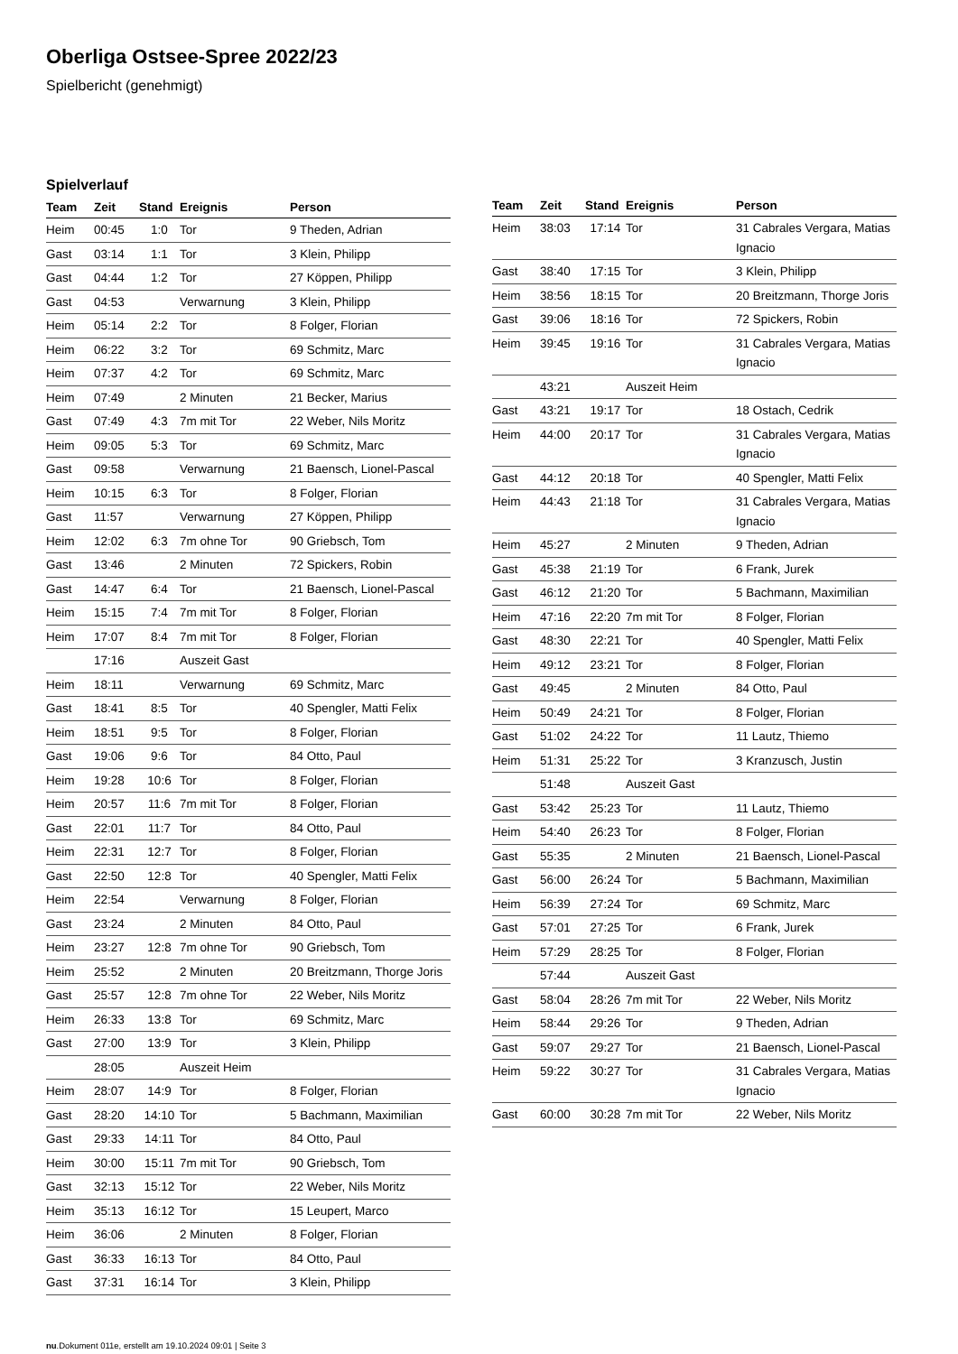Oberliga Ostsee-Spree 2022/23
Spielbericht (genehmigt)
Spielverlauf
| Team | Zeit | Stand | Ereignis | Person |
| --- | --- | --- | --- | --- |
| Heim | 00:45 | 1:0 | Tor | 9 Theden, Adrian |
| Gast | 03:14 | 1:1 | Tor | 3 Klein, Philipp |
| Gast | 04:44 | 1:2 | Tor | 27 Köppen, Philipp |
| Gast | 04:53 | | Verwarnung | 3 Klein, Philipp |
| Heim | 05:14 | 2:2 | Tor | 8 Folger, Florian |
| Heim | 06:22 | 3:2 | Tor | 69 Schmitz, Marc |
| Heim | 07:37 | 4:2 | Tor | 69 Schmitz, Marc |
| Heim | 07:49 | | 2 Minuten | 21 Becker, Marius |
| Gast | 07:49 | 4:3 | 7m mit Tor | 22 Weber, Nils Moritz |
| Heim | 09:05 | 5:3 | Tor | 69 Schmitz, Marc |
| Gast | 09:58 | | Verwarnung | 21 Baensch, Lionel-Pascal |
| Heim | 10:15 | 6:3 | Tor | 8 Folger, Florian |
| Gast | 11:57 | | Verwarnung | 27 Köppen, Philipp |
| Heim | 12:02 | 6:3 | 7m ohne Tor | 90 Griebsch, Tom |
| Gast | 13:46 | | 2 Minuten | 72 Spickers, Robin |
| Gast | 14:47 | 6:4 | Tor | 21 Baensch, Lionel-Pascal |
| Heim | 15:15 | 7:4 | 7m mit Tor | 8 Folger, Florian |
| Heim | 17:07 | 8:4 | 7m mit Tor | 8 Folger, Florian |
| | 17:16 | | Auszeit Gast | |
| Heim | 18:11 | | Verwarnung | 69 Schmitz, Marc |
| Gast | 18:41 | 8:5 | Tor | 40 Spengler, Matti Felix |
| Heim | 18:51 | 9:5 | Tor | 8 Folger, Florian |
| Gast | 19:06 | 9:6 | Tor | 84 Otto, Paul |
| Heim | 19:28 | 10:6 | Tor | 8 Folger, Florian |
| Heim | 20:57 | 11:6 | 7m mit Tor | 8 Folger, Florian |
| Gast | 22:01 | 11:7 | Tor | 84 Otto, Paul |
| Heim | 22:31 | 12:7 | Tor | 8 Folger, Florian |
| Gast | 22:50 | 12:8 | Tor | 40 Spengler, Matti Felix |
| Heim | 22:54 | | Verwarnung | 8 Folger, Florian |
| Gast | 23:24 | | 2 Minuten | 84 Otto, Paul |
| Heim | 23:27 | 12:8 | 7m ohne Tor | 90 Griebsch, Tom |
| Heim | 25:52 | | 2 Minuten | 20 Breitzmann, Thorge Joris |
| Gast | 25:57 | 12:8 | 7m ohne Tor | 22 Weber, Nils Moritz |
| Heim | 26:33 | 13:8 | Tor | 69 Schmitz, Marc |
| Gast | 27:00 | 13:9 | Tor | 3 Klein, Philipp |
| | 28:05 | | Auszeit Heim | |
| Heim | 28:07 | 14:9 | Tor | 8 Folger, Florian |
| Gast | 28:20 | 14:10 | Tor | 5 Bachmann, Maximilian |
| Gast | 29:33 | 14:11 | Tor | 84 Otto, Paul |
| Heim | 30:00 | 15:11 | 7m mit Tor | 90 Griebsch, Tom |
| Gast | 32:13 | 15:12 | Tor | 22 Weber, Nils Moritz |
| Heim | 35:13 | 16:12 | Tor | 15 Leupert, Marco |
| Heim | 36:06 | | 2 Minuten | 8 Folger, Florian |
| Gast | 36:33 | 16:13 | Tor | 84 Otto, Paul |
| Gast | 37:31 | 16:14 | Tor | 3 Klein, Philipp |
| Team | Zeit | Stand | Ereignis | Person |
| --- | --- | --- | --- | --- |
| Heim | 38:03 | 17:14 | Tor | 31 Cabrales Vergara, Matias Ignacio |
| Gast | 38:40 | 17:15 | Tor | 3 Klein, Philipp |
| Heim | 38:56 | 18:15 | Tor | 20 Breitzmann, Thorge Joris |
| Gast | 39:06 | 18:16 | Tor | 72 Spickers, Robin |
| Heim | 39:45 | 19:16 | Tor | 31 Cabrales Vergara, Matias Ignacio |
| | 43:21 | | Auszeit Heim | |
| Gast | 43:21 | 19:17 | Tor | 18 Ostach, Cedrik |
| Heim | 44:00 | 20:17 | Tor | 31 Cabrales Vergara, Matias Ignacio |
| Gast | 44:12 | 20:18 | Tor | 40 Spengler, Matti Felix |
| Heim | 44:43 | 21:18 | Tor | 31 Cabrales Vergara, Matias Ignacio |
| Heim | 45:27 | | 2 Minuten | 9 Theden, Adrian |
| Gast | 45:38 | 21:19 | Tor | 6 Frank, Jurek |
| Gast | 46:12 | 21:20 | Tor | 5 Bachmann, Maximilian |
| Heim | 47:16 | 22:20 | 7m mit Tor | 8 Folger, Florian |
| Gast | 48:30 | 22:21 | Tor | 40 Spengler, Matti Felix |
| Heim | 49:12 | 23:21 | Tor | 8 Folger, Florian |
| Gast | 49:45 | | 2 Minuten | 84 Otto, Paul |
| Heim | 50:49 | 24:21 | Tor | 8 Folger, Florian |
| Gast | 51:02 | 24:22 | Tor | 11 Lautz, Thiemo |
| Heim | 51:31 | 25:22 | Tor | 3 Kranzusch, Justin |
| | 51:48 | | Auszeit Gast | |
| Gast | 53:42 | 25:23 | Tor | 11 Lautz, Thiemo |
| Heim | 54:40 | 26:23 | Tor | 8 Folger, Florian |
| Gast | 55:35 | | 2 Minuten | 21 Baensch, Lionel-Pascal |
| Gast | 56:00 | 26:24 | Tor | 5 Bachmann, Maximilian |
| Heim | 56:39 | 27:24 | Tor | 69 Schmitz, Marc |
| Gast | 57:01 | 27:25 | Tor | 6 Frank, Jurek |
| Heim | 57:29 | 28:25 | Tor | 8 Folger, Florian |
| | 57:44 | | Auszeit Gast | |
| Gast | 58:04 | 28:26 | 7m mit Tor | 22 Weber, Nils Moritz |
| Heim | 58:44 | 29:26 | Tor | 9 Theden, Adrian |
| Gast | 59:07 | 29:27 | Tor | 21 Baensch, Lionel-Pascal |
| Heim | 59:22 | 30:27 | Tor | 31 Cabrales Vergara, Matias Ignacio |
| Gast | 60:00 | 30:28 | 7m mit Tor | 22 Weber, Nils Moritz |
nu.Dokument 011e, erstellt am 19.10.2024 09:01 | Seite 3